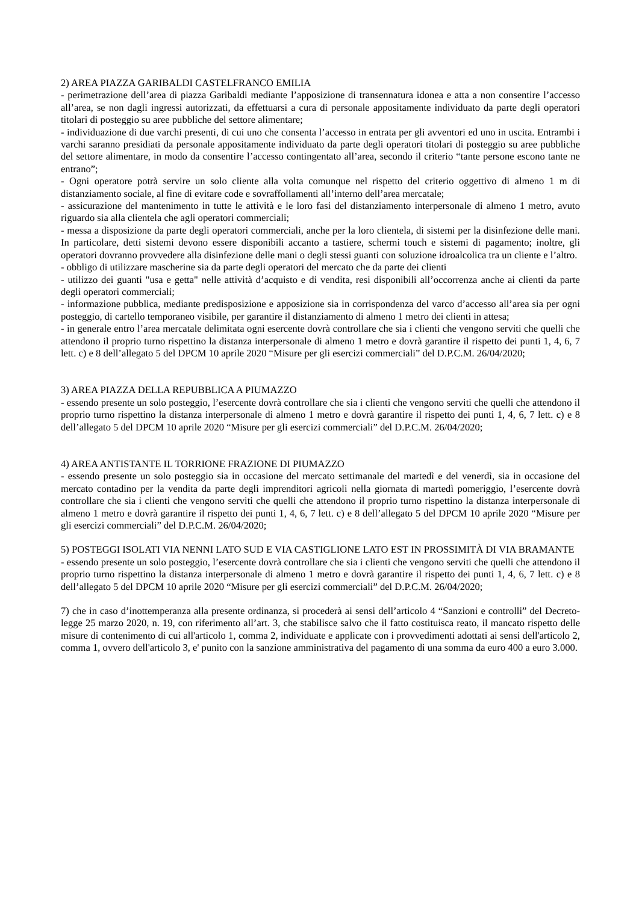2) AREA PIAZZA GARIBALDI CASTELFRANCO EMILIA
- perimetrazione dell’area di piazza Garibaldi mediante l’apposizione di transennatura idonea e atta a non consentire l’accesso all’area, se non dagli ingressi autorizzati, da effettuarsi a cura di personale appositamente individuato da parte degli operatori titolari di posteggio su aree pubbliche del settore alimentare;
- individuazione di due varchi presenti, di cui uno che consenta l’accesso in entrata per gli avventori ed uno in uscita. Entrambi i varchi saranno presidiati da personale appositamente individuato da parte degli operatori titolari di posteggio su aree pubbliche del settore alimentare, in modo da consentire l’accesso contingentato all’area, secondo il criterio “tante persone escono tante ne entrano”;
- Ogni operatore potrà servire un solo cliente alla volta comunque nel rispetto del criterio oggettivo di almeno 1 m di distanziamento sociale, al fine di evitare code e sovraffollamenti all’interno dell’area mercatale;
- assicurazione del mantenimento in tutte le attività e le loro fasi del distanziamento interpersonale di almeno 1 metro, avuto riguardo sia alla clientela che agli operatori commerciali;
- messa a disposizione da parte degli operatori commerciali, anche per la loro clientela, di sistemi per la disinfezione delle mani. In particolare, detti sistemi devono essere disponibili accanto a tastiere, schermi touch e sistemi di pagamento; inoltre, gli operatori dovranno provvedere alla disinfezione delle mani o degli stessi guanti con soluzione idroalcolica tra un cliente e l’altro.
- obbligo di utilizzare mascherine sia da parte degli operatori del mercato che da parte dei clienti
- utilizzo dei guanti "usa e getta" nelle attività d’acquisto e di vendita, resi disponibili all’occorrenza anche ai clienti da parte degli operatori commerciali;
- informazione pubblica, mediante predisposizione e apposizione sia in corrispondenza del varco d’accesso all’area sia per ogni posteggio, di cartello temporaneo visibile, per garantire il distanziamento di almeno 1 metro dei clienti in attesa;
- in generale entro l’area mercatale delimitata ogni esercente dovrà controllare che sia i clienti che vengono serviti che quelli che attendono il proprio turno rispettino la distanza interpersonale di almeno 1 metro e dovrà garantire il rispetto dei punti 1, 4, 6, 7 lett. c) e 8 dell’allegato 5 del DPCM 10 aprile 2020 “Misure per gli esercizi commerciali” del D.P.C.M. 26/04/2020;
3) AREA PIAZZA DELLA REPUBBLICA A PIUMAZZO
- essendo presente un solo posteggio, l’esercente dovrà controllare che sia i clienti che vengono serviti che quelli che attendono il proprio turno rispettino la distanza interpersonale di almeno 1 metro e dovrà garantire il rispetto dei punti 1, 4, 6, 7 lett. c) e 8 dell’allegato 5 del DPCM 10 aprile 2020 “Misure per gli esercizi commerciali” del D.P.C.M. 26/04/2020;
4) AREA ANTISTANTE IL TORRIONE FRAZIONE DI PIUMAZZO
- essendo presente un solo posteggio sia in occasione del mercato settimanale del martedì e del venerdì, sia in occasione del mercato contadino per la vendita da parte degli imprenditori agricoli nella giornata di martedì pomeriggio, l’esercente dovrà controllare che sia i clienti che vengono serviti che quelli che attendono il proprio turno rispettino la distanza interpersonale di almeno 1 metro e dovrà garantire il rispetto dei punti 1, 4, 6, 7 lett. c) e 8 dell’allegato 5 del DPCM 10 aprile 2020 “Misure per gli esercizi commerciali” del D.P.C.M. 26/04/2020;
5) POSTEGGI ISOLATI VIA NENNI LATO SUD E VIA CASTIGLIONE LATO EST IN PROSSIMITÀ DI VIA BRAMANTE
- essendo presente un solo posteggio, l’esercente dovrà controllare che sia i clienti che vengono serviti che quelli che attendono il proprio turno rispettino la distanza interpersonale di almeno 1 metro e dovrà garantire il rispetto dei punti 1, 4, 6, 7 lett. c) e 8 dell’allegato 5 del DPCM 10 aprile 2020 “Misure per gli esercizi commerciali” del D.P.C.M. 26/04/2020;
7) che in caso d’inottemperanza alla presente ordinanza, si procederà ai sensi dell’articolo 4 “Sanzioni e controlli” del Decreto-legge 25 marzo 2020, n. 19, con riferimento all’art. 3, che stabilisce salvo che il fatto costituisca reato, il mancato rispetto delle misure di contenimento di cui all'articolo 1, comma 2, individuate e applicate con i provvedimenti adottati ai sensi dell'articolo 2, comma 1, ovvero dell'articolo 3, e' punito con la sanzione amministrativa del pagamento di una somma da euro 400 a euro 3.000.